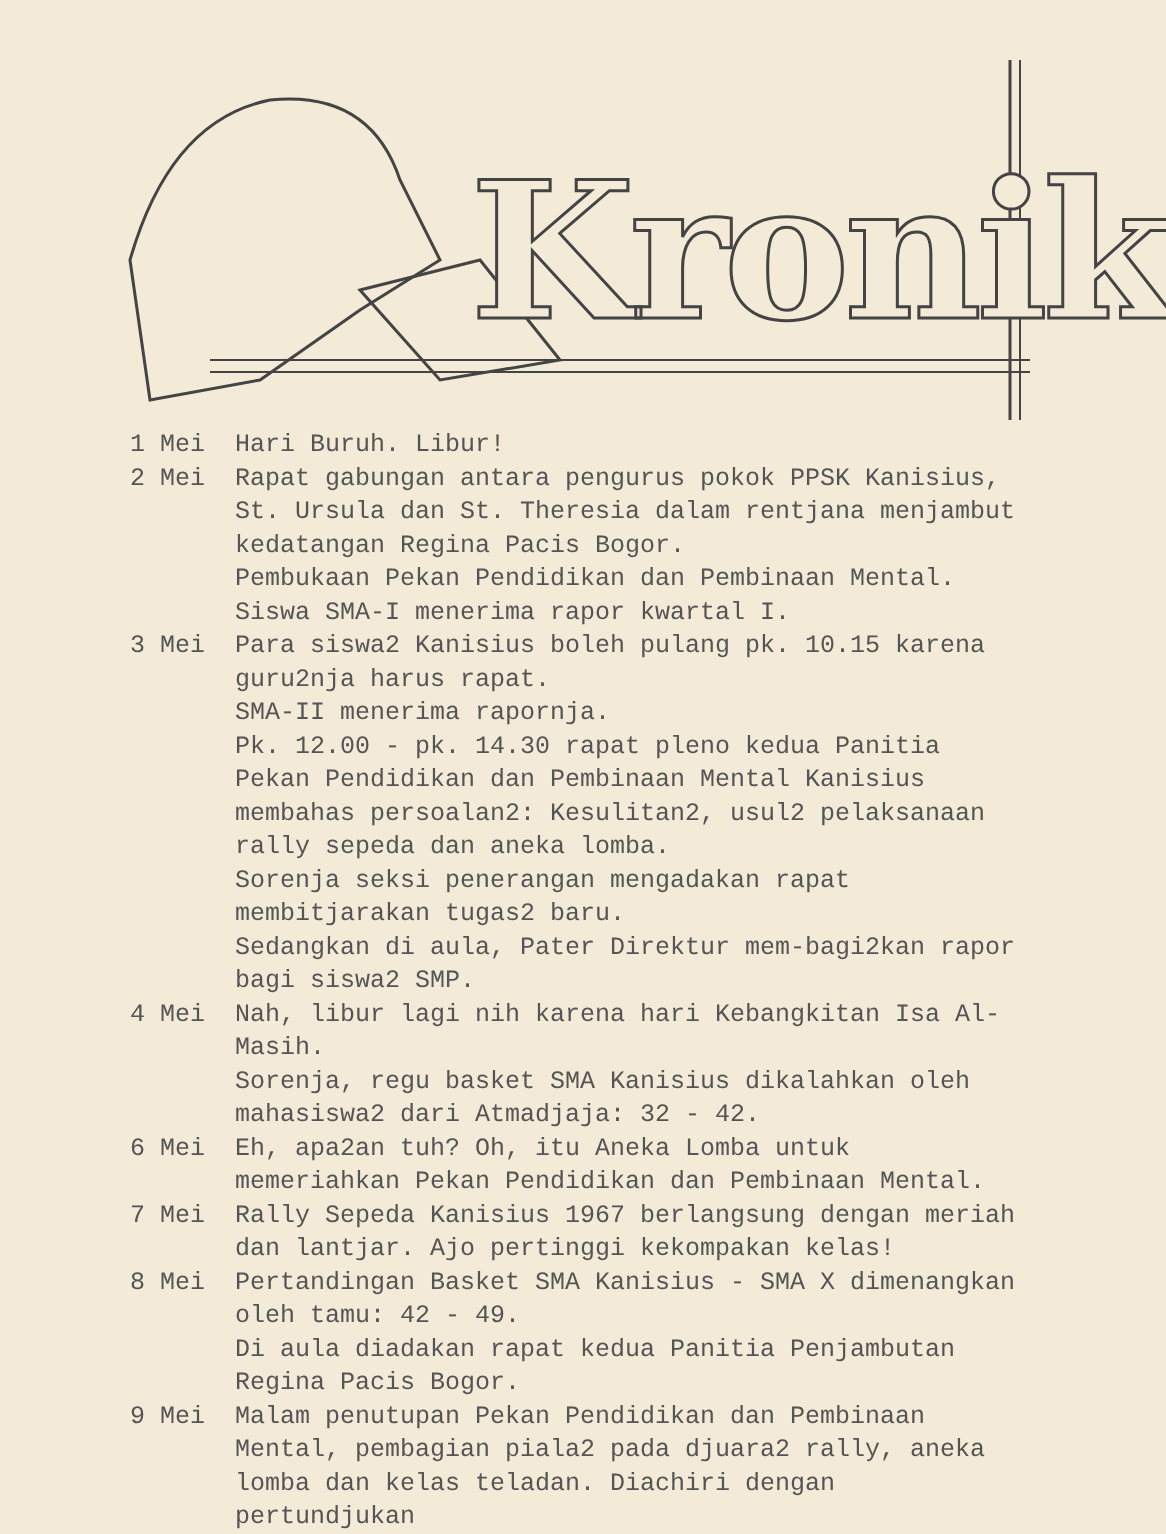Kronik
1 Mei Hari Buruh. Libur!
2 Mei Rapat gabungan antara pengurus pokok PPSK Kanisius, St. Ursula dan St. Theresia dalam rentjana menjambut kedatangan Regina Pacis Bogor.
Pembukaan Pekan Pendidikan dan Pembinaan Mental.
Siswa SMA-I menerima rapor kwartal I.
3 Mei Para siswa2 Kanisius boleh pulang pk. 10.15 karena guru2nja harus rapat.
SMA-II menerima rapornja.
Pk. 12.00 - pk. 14.30 rapat pleno kedua Panitia Pekan Pendidikan dan Pembinaan Mental Kanisius membahas persoalan2: Kesulitan2, usul2 pelaksanaan rally sepeda dan aneka lomba.
Sorenja seksi penerangan mengadakan rapat membitjarakan tugas2 baru.
Sedangkan di aula, Pater Direktur mem-bagi2kan rapor bagi siswa2 SMP.
4 Mei Nah, libur lagi nih karena hari Kebangkitan Isa Al-Masih.
Sorenja, regu basket SMA Kanisius dikalahkan oleh mahasiswa2 dari Atmadjaja: 32 - 42.
6 Mei Eh, apa2an tuh? Oh, itu Aneka Lomba untuk memeriahkan Pekan Pendidikan dan Pembinaan Mental.
7 Mei Rally Sepeda Kanisius 1967 berlangsung dengan meriah dan lantjar. Ajo pertinggi kekompakan kelas!
8 Mei Pertandingan Basket SMA Kanisius - SMA X dimenangkan oleh tamu: 42 - 49.
Di aula diadakan rapat kedua Panitia Penjambutan Regina Pacis Bogor.
9 Mei Malam penutupan Pekan Pendidikan dan Pembinaan Mental, pembagian piala2 pada djuara2 rally, aneka lomba dan kelas teladan. Diachiri dengan pertundjukan